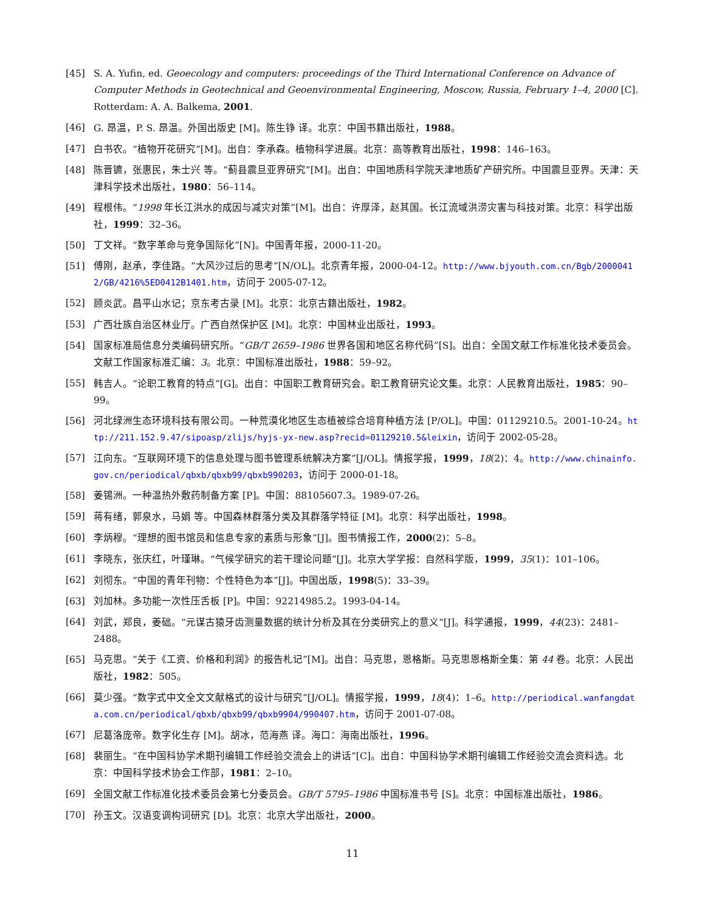[45] S. A. Yufin, ed. Geoecology and computers: proceedings of the Third International Conference on Advance of Computer Methods in Geotechnical and Geoenvironmental Engineering, Moscow, Russia, February 1–4, 2000 [C]. Rotterdam: A. A. Balkema, 2001.
[46] G. 昂温，P. S. 昂温。外国出版史 [M]。陈生铮 译。北京：中国书籍出版社，1988。
[47] 白书农。“植物开花研究”[M]。出自：李承森。植物科学进展。北京：高等教育出版社，1998：146–163。
[48] 陈晋镳，张惠民，朱士兴 等。“蓟县震旦亚界研究”[M]。出自：中国地质科学院天津地质矿产研究所。中国震旦亚界。天津：天津科学技术出版社，1980：56–114。
[49] 程根伟。“1998 年长江洪水的成因与减灾对策”[M]。出自：许厚泽，赵其国。长江流域洪涝灾害与科技对策。北京：科学出版社，1999：32–36。
[50] 丁文祥。“数字革命与竞争国际化”[N]。中国青年报，2000-11-20。
[51] 傅刚，赵承，李佳路。“大风沙过后的思考”[N/OL]。北京青年报，2000-04-12。http://www.bjyouth.com.cn/Bgb/20000412/GB/4216%5ED0412B1401.htm，访问于 2005-07-12。
[52] 顾炎武。昌平山水记；京东考古录 [M]。北京：北京古籍出版社，1982。
[53] 广西壮族自治区林业厅。广西自然保护区 [M]。北京：中国林业出版社，1993。
[54] 国家标准局信息分类编码研究所。“GB/T 2659–1986 世界各国和地区名称代码”[S]。出自：全国文献工作标准化技术委员会。文献工作国家标准汇编：3。北京：中国标准出版社，1988：59–92。
[55] 韩吉人。“论职工教育的特点”[G]。出自：中国职工教育研究会。职工教育研究论文集。北京：人民教育出版社，1985：90–99。
[56] 河北绿洲生态环境科技有限公司。一种荒漠化地区生态植被综合培育种植方法 [P/OL]。中国：01129210.5。2001-10-24。http://211.152.9.47/sipoasp/zlijs/hyjs-yx-new.asp?recid=01129210.5&leixin，访问于 2002-05-28。
[57] 江向东。“互联网环境下的信息处理与图书管理系统解决方案”[J/OL]。情报学报，1999，18(2)：4。http://www.chinainfo.gov.cn/periodical/qbxb/qbxb99/qbxb990203，访问于 2000-01-18。
[58] 姜锡洲。一种温热外敷药制备方案 [P]。中国：88105607.3。1989-07-26。
[59] 蒋有绪，郭泉水，马娟 等。中国森林群落分类及其群落学特征 [M]。北京：科学出版社，1998。
[60] 李炳穆。“理想的图书馆员和信息专家的素质与形象”[J]。图书情报工作，2000(2)：5–8。
[61] 李晓东，张庆红，叶瑾琳。“气候学研究的若干理论问题”[J]。北京大学学报：自然科学版，1999，35(1)：101–106。
[62] 刘彻东。“中国的青年刊物：个性特色为本”[J]。中国出版，1998(5)：33–39。
[63] 刘加林。多功能一次性压舌板 [P]。中国：92214985.2。1993-04-14。
[64] 刘武，郑良，姜础。“元谋古猿牙齿测量数据的统计分析及其在分类研究上的意义”[J]。科学通报，1999，44(23)：2481–2488。
[65] 马克思。“关于《工资、价格和利润》的报告札记”[M]。出自：马克思，恩格斯。马克思恩格斯全集：第 44 卷。北京：人民出版社，1982：505。
[66] 莫少强。“数字式中文全文文献格式的设计与研究”[J/OL]。情报学报，1999，18(4)：1–6。http://periodical.wanfangdata.com.cn/periodical/qbxb/qbxb99/qbxb9904/990407.htm，访问于 2001-07-08。
[67] 尼葛洛庞帝。数字化生存 [M]。胡冰，范海燕 译。海口：海南出版社，1996。
[68] 裴丽生。“在中国科协学术期刊编辑工作经验交流会上的讲话”[C]。出自：中国科协学术期刊编辑工作经验交流会资料选。北京：中国科学技术协会工作部，1981：2–10。
[69] 全国文献工作标准化技术委员会第七分委员会。GB/T 5795–1986 中国标准书号 [S]。北京：中国标准出版社，1986。
[70] 孙玉文。汉语变调构词研究 [D]。北京：北京大学出版社，2000。
11